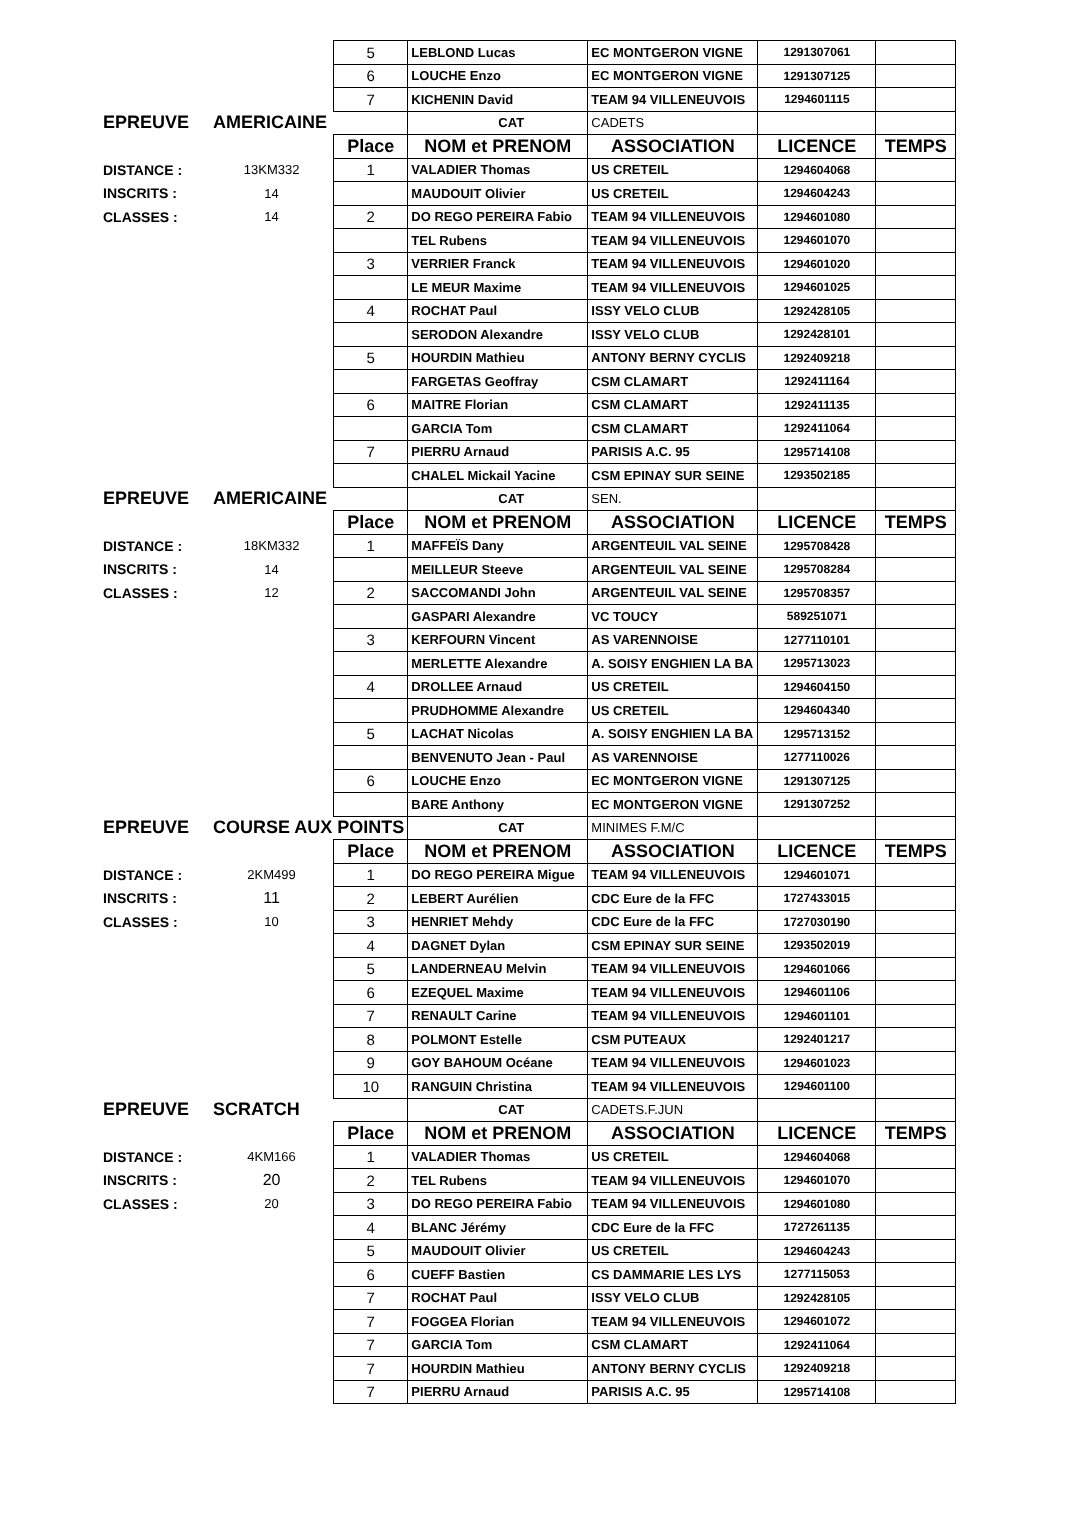| | | 5 | LEBLOND Lucas | EC MONTGERON VIGNE | 1291307061 | |
| | | 6 | LOUCHE Enzo | EC MONTGERON VIGNE | 1291307125 | |
| | | 7 | KICHENIN David | TEAM 94 VILLENEUVOIS | 1294601115 | |
| EPREUVE | AMERICAINE | | CAT | CADETS | | |
| | | Place | NOM et PRENOM | ASSOCIATION | LICENCE | TEMPS |
| DISTANCE : | 13KM332 | 1 | VALADIER Thomas | US CRETEIL | 1294604068 | |
| INSCRITS : | 14 | | MAUDOUIT Olivier | US CRETEIL | 1294604243 | |
| CLASSES : | 14 | 2 | DO REGO PEREIRA Fabio | TEAM 94 VILLENEUVOIS | 1294601080 | |
| | | | TEL Rubens | TEAM 94 VILLENEUVOIS | 1294601070 | |
| | | 3 | VERRIER Franck | TEAM 94 VILLENEUVOIS | 1294601020 | |
| | | | LE MEUR Maxime | TEAM 94 VILLENEUVOIS | 1294601025 | |
| | | 4 | ROCHAT Paul | ISSY VELO CLUB | 1292428105 | |
| | | | SERODON Alexandre | ISSY VELO CLUB | 1292428101 | |
| | | 5 | HOURDIN Mathieu | ANTONY BERNY CYCLIS | 1292409218 | |
| | | | FARGETAS Geoffray | CSM CLAMART | 1292411164 | |
| | | 6 | MAITRE Florian | CSM CLAMART | 1292411135 | |
| | | | GARCIA Tom | CSM CLAMART | 1292411064 | |
| | | 7 | PIERRU Arnaud | PARISIS A.C. 95 | 1295714108 | |
| | | | CHALEL Mickail Yacine | CSM EPINAY SUR SEINE | 1293502185 | |
| EPREUVE | AMERICAINE | | CAT | SEN. | | |
| | | Place | NOM et PRENOM | ASSOCIATION | LICENCE | TEMPS |
| DISTANCE : | 18KM332 | 1 | MAFFEÏS Dany | ARGENTEUIL VAL SEINE | 1295708428 | |
| INSCRITS : | 14 | | MEILLEUR Steeve | ARGENTEUIL VAL SEINE | 1295708284 | |
| CLASSES : | 12 | 2 | SACCOMANDI John | ARGENTEUIL VAL SEINE | 1295708357 | |
| | | | GASPARI Alexandre | VC TOUCY | 589251071 | |
| | | 3 | KERFOURN Vincent | AS VARENNOISE | 1277110101 | |
| | | | MERLETTE Alexandre | A. SOISY ENGHIEN LA BA | 1295713023 | |
| | | 4 | DROLLEE Arnaud | US CRETEIL | 1294604150 | |
| | | | PRUDHOMME Alexandre | US CRETEIL | 1294604340 | |
| | | 5 | LACHAT Nicolas | A. SOISY ENGHIEN LA BA | 1295713152 | |
| | | | BENVENUTO Jean - Paul | AS VARENNOISE | 1277110026 | |
| | | 6 | LOUCHE Enzo | EC MONTGERON VIGNE | 1291307125 | |
| | | | BARE Anthony | EC MONTGERON VIGNE | 1291307252 | |
| EPREUVE | COURSE AUX POINTS | | CAT | MINIMES F.M/C | | |
| | | Place | NOM et PRENOM | ASSOCIATION | LICENCE | TEMPS |
| DISTANCE : | 2KM499 | 1 | DO REGO PEREIRA Migue | TEAM 94 VILLENEUVOIS | 1294601071 | |
| INSCRITS : | 11 | 2 | LEBERT Aurélien | CDC Eure de la FFC | 1727433015 | |
| CLASSES : | 10 | 3 | HENRIET Mehdy | CDC Eure de la FFC | 1727030190 | |
| | | 4 | DAGNET Dylan | CSM EPINAY SUR SEINE | 1293502019 | |
| | | 5 | LANDERNEAU Melvin | TEAM 94 VILLENEUVOIS | 1294601066 | |
| | | 6 | EZEQUEL Maxime | TEAM 94 VILLENEUVOIS | 1294601106 | |
| | | 7 | RENAULT Carine | TEAM 94 VILLENEUVOIS | 1294601101 | |
| | | 8 | POLMONT Estelle | CSM PUTEAUX | 1292401217 | |
| | | 9 | GOY BAHOUM Océane | TEAM 94 VILLENEUVOIS | 1294601023 | |
| | | 10 | RANGUIN Christina | TEAM 94 VILLENEUVOIS | 1294601100 | |
| EPREUVE | SCRATCH | | CAT | CADETS.F.JUN | | |
| | | Place | NOM et PRENOM | ASSOCIATION | LICENCE | TEMPS |
| DISTANCE : | 4KM166 | 1 | VALADIER Thomas | US CRETEIL | 1294604068 | |
| INSCRITS : | 20 | 2 | TEL Rubens | TEAM 94 VILLENEUVOIS | 1294601070 | |
| CLASSES : | 20 | 3 | DO REGO PEREIRA Fabio | TEAM 94 VILLENEUVOIS | 1294601080 | |
| | | 4 | BLANC Jérémy | CDC Eure de la FFC | 1727261135 | |
| | | 5 | MAUDOUIT Olivier | US CRETEIL | 1294604243 | |
| | | 6 | CUEFF Bastien | CS DAMMARIE LES LYS | 1277115053 | |
| | | 7 | ROCHAT Paul | ISSY VELO CLUB | 1292428105 | |
| | | 7 | FOGGEA Florian | TEAM 94 VILLENEUVOIS | 1294601072 | |
| | | 7 | GARCIA Tom | CSM CLAMART | 1292411064 | |
| | | 7 | HOURDIN Mathieu | ANTONY BERNY CYCLIS | 1292409218 | |
| | | 7 | PIERRU Arnaud | PARISIS A.C. 95 | 1295714108 | |